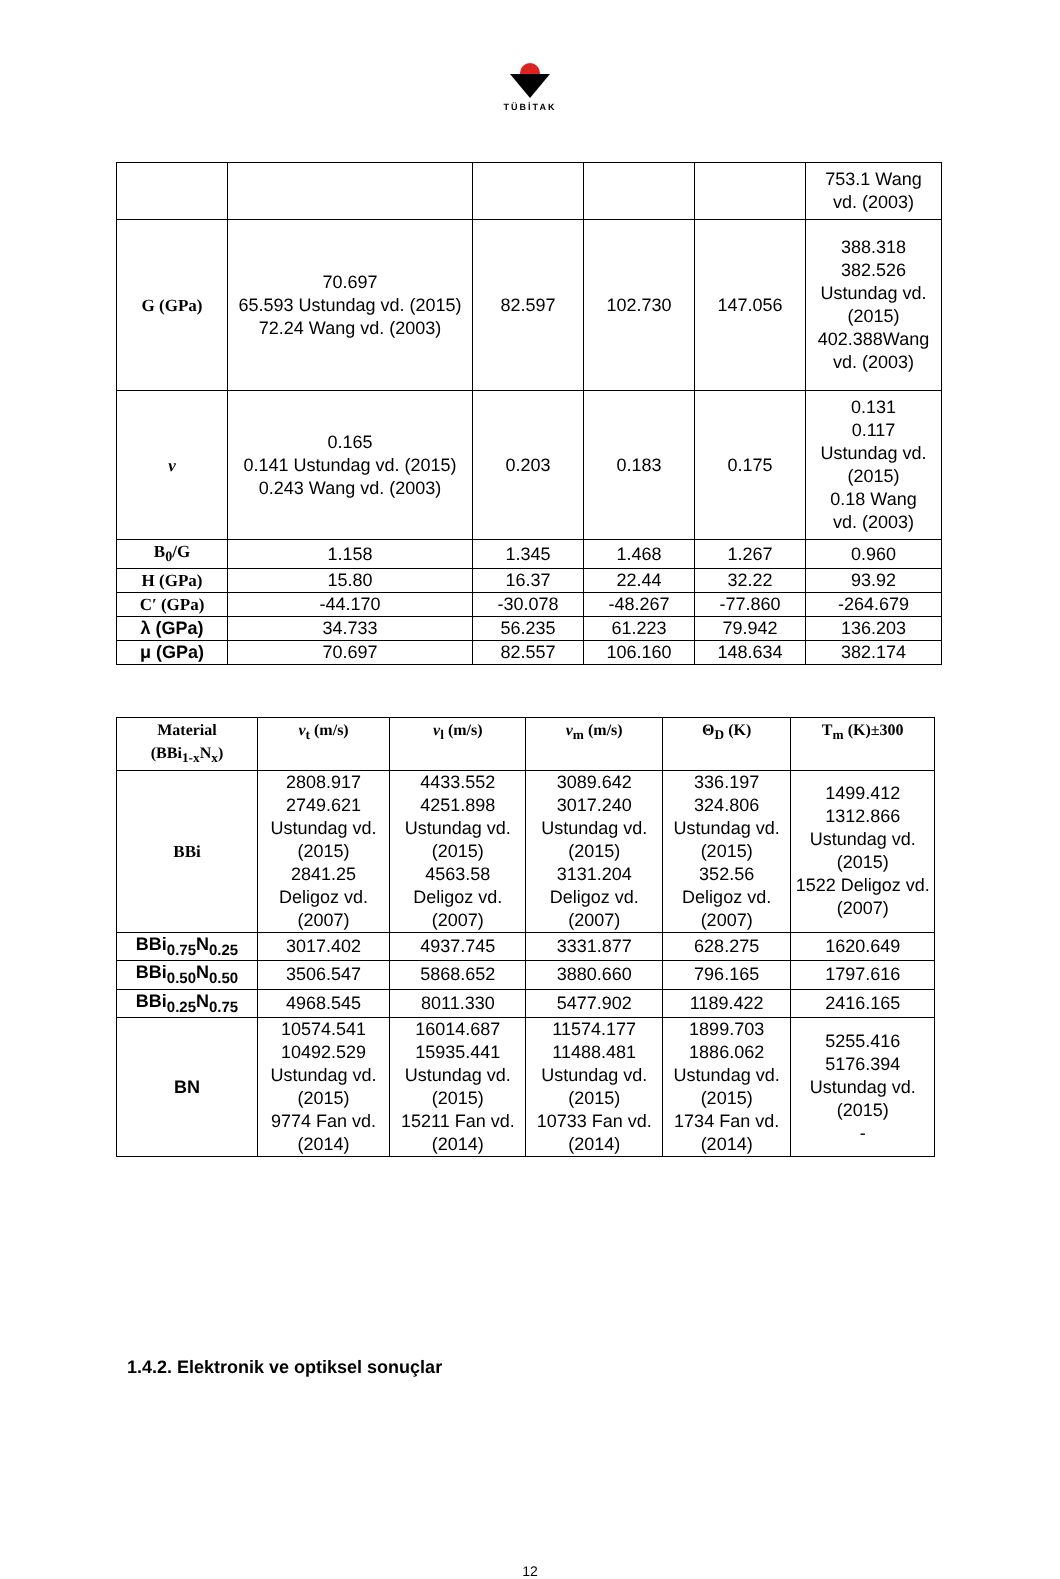TÜBİTAK
| | | | | | 753.1 Wang vd. (2003) |
| G (GPa) | 70.697 65.593 Ustundag vd. (2015) 72.24 Wang vd. (2003) | 82.597 | 102.730 | 147.056 | 388.318 382.526 Ustundag vd. (2015) 402.388Wang vd. (2003) |
| ν | 0.165 0.141 Ustundag vd. (2015) 0.243 Wang vd. (2003) | 0.203 | 0.183 | 0.175 | 0.131 0.117 Ustundag vd. (2015) 0.18 Wang vd. (2003) |
| B<sub>0</sub>/G | 1.158 | 1.345 | 1.468 | 1.267 | 0.960 |
| H (GPa) | 15.80 | 16.37 | 22.44 | 32.22 | 93.92 |
| C′ (GPa) | -44.170 | -30.078 | -48.267 | -77.860 | -264.679 |
| λ (GPa) | 34.733 | 56.235 | 61.223 | 79.942 | 136.203 |
| μ (GPa) | 70.697 | 82.557 | 106.160 | 148.634 | 382.174 |
| Material (BBi<sub>1-x</sub>N<sub>x</sub>) | v<sub>t</sub> (m/s) | v<sub>l</sub> (m/s) | v<sub>m</sub> (m/s) | Θ<sub>D</sub> (K) | T<sub>m</sub> (K)±300 |
| --- | --- | --- | --- | --- | --- |
| BBi | 2808.917 2749.621 Ustundag vd. (2015) 2841.25 Deligoz vd. (2007) | 4433.552 4251.898 Ustundag vd. (2015) 4563.58 Deligoz vd. (2007) | 3089.642 3017.240 Ustundag vd. (2015) 3131.204 Deligoz vd. (2007) | 336.197 324.806 Ustundag vd. (2015) 352.56 Deligoz vd. (2007) | 1499.412 1312.866 Ustundag vd. (2015) 1522 Deligoz vd. (2007) |
| BBi<sub>0.75</sub>N<sub>0.25</sub> | 3017.402 | 4937.745 | 3331.877 | 628.275 | 1620.649 |
| BBi<sub>0.50</sub>N<sub>0.50</sub> | 3506.547 | 5868.652 | 3880.660 | 796.165 | 1797.616 |
| BBi<sub>0.25</sub>N<sub>0.75</sub> | 4968.545 | 8011.330 | 5477.902 | 1189.422 | 2416.165 |
| BN | 10574.541 10492.529 Ustundag vd. (2015) 9774 Fan vd. (2014) | 16014.687 15935.441 Ustundag vd. (2015) 15211 Fan vd. (2014) | 11574.177 11488.481 Ustundag vd. (2015) 10733 Fan vd. (2014) | 1899.703 1886.062 Ustundag vd. (2015) 1734 Fan vd. (2014) | 5255.416 5176.394 Ustundag vd. (2015) - |
1.4.2. Elektronik ve optiksel sonuçlar
12